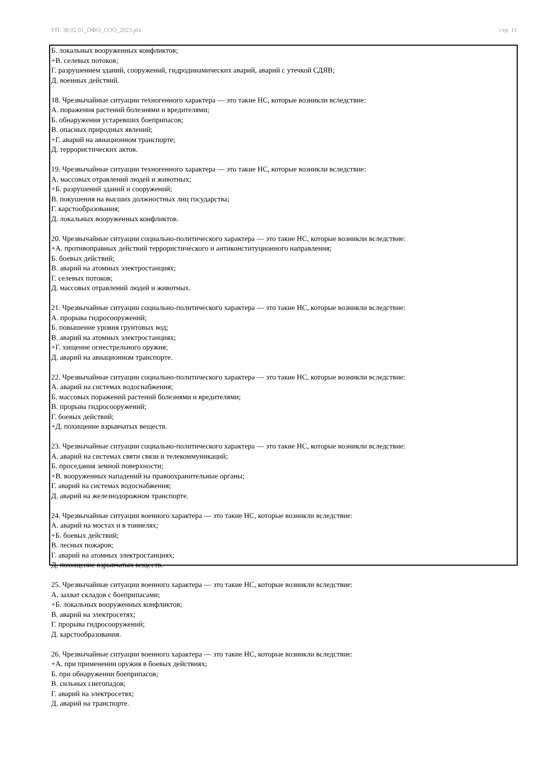УП: 38.02.01_ОФО_СОО_2023.plx стр. 11
Б. локальных вооруженных конфликтов;
+В. селевых потоков;
Г. разрушением зданий, сооружений, гидродинамических аварий, аварий с утечкой СДЯВ;
Д. военных действий.
18. Чрезвычайные ситуации техногенного характера — это такие НС, которые возникли вследствие:
А. поражения растений болезнями и вредителями;
Б. обнаружения устаревших боеприпасов;
В. опасных природных явлений;
+Г. аварий на авиационном транспорте;
Д. террористических актов.
19. Чрезвычайные ситуации техногенного характера — это такие НС, которые возникли вследствие:
А. массовых отравлений людей и животных;
+Б. разрушений зданий и сооружений;
В. покушения на высших должностных лиц государства;
Г. карстообразования;
Д. локальных вооруженных конфликтов.
20. Чрезвычайные ситуации социально-политического характера — это такие НС, которые возникли вследствие:
+А. противоправных действий террористического и антиконституционного направления;
Б. боевых действий;
В. аварий на атомных электростанциях;
Г. селевых потоков;
Д. массовых отравлений людей и животных.
21. Чрезвычайные ситуации социально-политического характера — это такие НС, которые возникли вследствие:
А. прорыва гидросооружений;
Б. повышение уровня грунтовых вод;
В. аварий на атомных электростанциях;
+Г. хищение огнестрельного оружия;
Д. аварий на авиационном транспорте.
22. Чрезвычайные ситуации социально-политического характера — это такие НС, которые возникли вследствие:
А. аварий на системах водоснабжения;
Б. массовых поражений растений болезнями и вредителями;
В. прорыва гидросооружений;
Г. боевых действий;
+Д. похищение взрывчатых веществ.
23. Чрезвычайные ситуации социально-политического характера — это такие НС, которые возникли вследствие:
А. аварий на системах святи связи и телекоммуникаций;
Б. проседания земной поверхности;
+В. вооруженных нападений на правоохранительные органы;
Г. аварий на системах водоснабжения;
Д. аварий на железнодорожном транспорте.
24. Чрезвычайные ситуации военного характера — это такие НС, которые возникли вследствие:
А. аварий на мостах и в тоннелях;
+Б. боевых действий;
В. лесных пожаров;
Г. аварий на атомных электростанциях;
Д. похищение взрывчатых веществ.
25. Чрезвычайные ситуации военного характера — это такие НС, которые возникли вследствие:
А. захват складов с боеприпасами;
+Б. локальных вооруженных конфликтов;
В. аварий на электросетях;
Г. прорыва гидросооружений;
Д. карстообразования.
26. Чрезвычайные ситуации военного характера — это такие НС, которые возникли вследствие:
+А. при применении оружия в боевых действиях;
Б. при обнаружении боеприпасов;
В. сильных снегопадов;
Г. аварий на электросетях;
Д. аварий на транспорте.